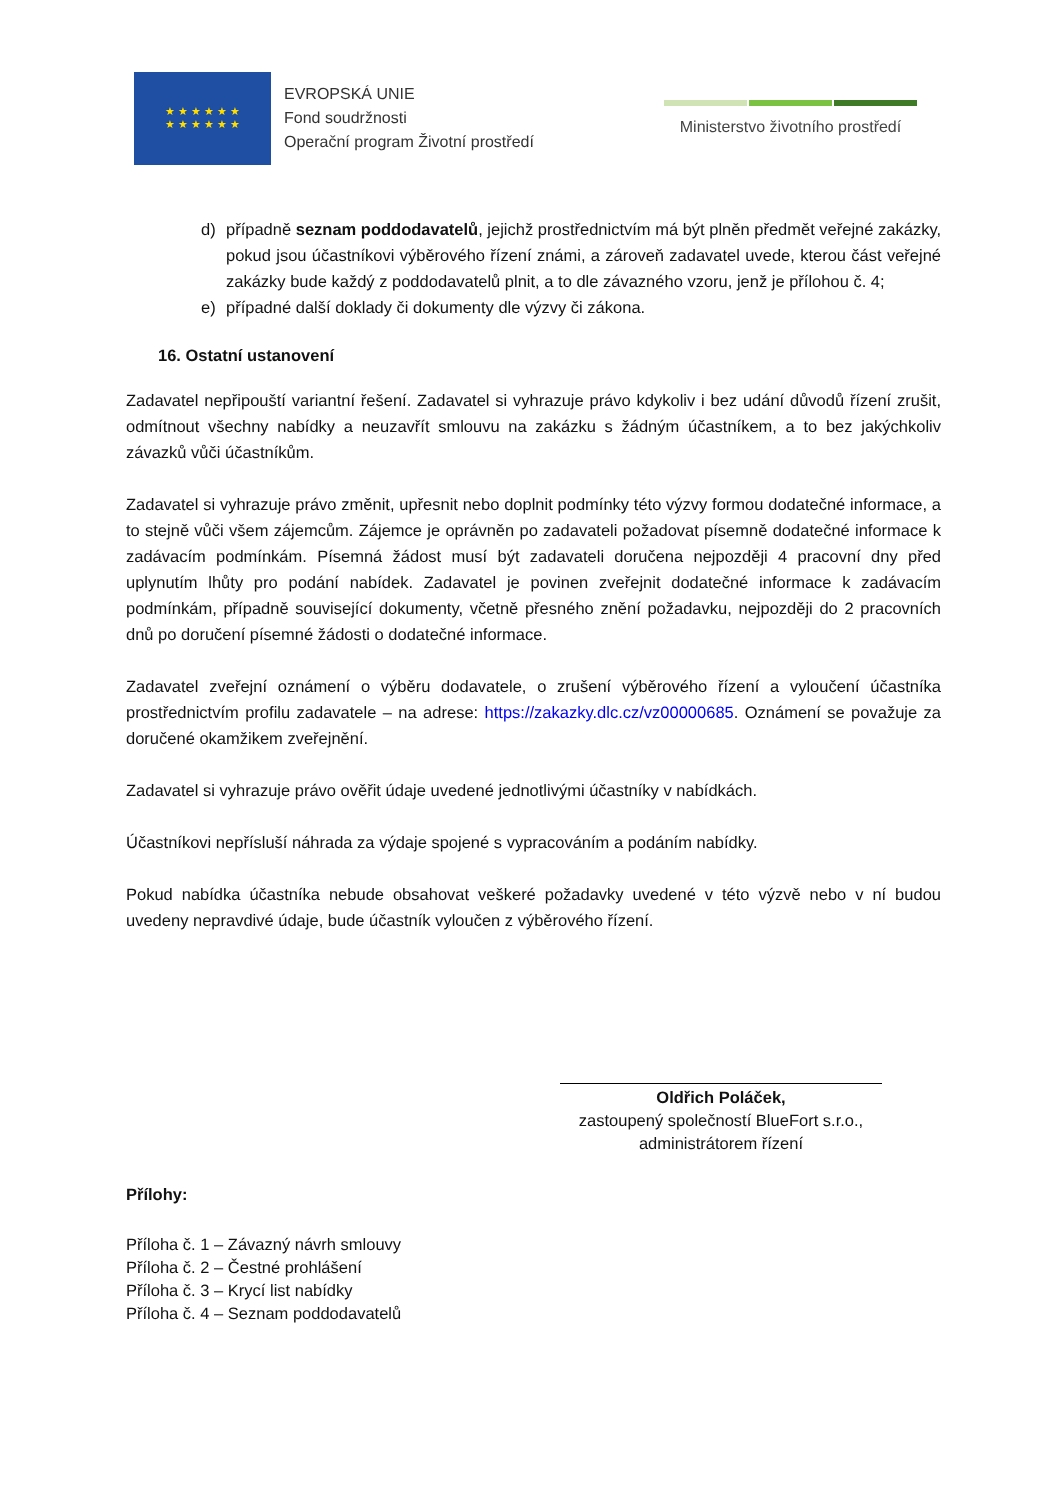★ ★ ★ ★ ★ ★
★ ★ ★ ★ ★ ★
EVROPSKÁ UNIE
Fond soudržnosti
Operační program Životní prostředí
Ministerstvo životního prostředí
d) případně seznam poddodavatelů, jejichž prostřednictvím má být plněn předmět veřejné zakázky, pokud jsou účastníkovi výběrového řízení známi, a zároveň zadavatel uvede, kterou část veřejné zakázky bude každý z poddodavatelů plnit, a to dle závazného vzoru, jenž je přílohou č. 4;
e) případné další doklady či dokumenty dle výzvy či zákona.
16. Ostatní ustanovení
Zadavatel nepřipouští variantní řešení. Zadavatel si vyhrazuje právo kdykoliv i bez udání důvodů řízení zrušit, odmítnout všechny nabídky a neuzavřít smlouvu na zakázku s žádným účastníkem, a to bez jakýchkoliv závazků vůči účastníkům.
Zadavatel si vyhrazuje právo změnit, upřesnit nebo doplnit podmínky této výzvy formou dodatečné informace, a to stejně vůči všem zájemcům. Zájemce je oprávněn po zadavateli požadovat písemně dodatečné informace k zadávacím podmínkám. Písemná žádost musí být zadavateli doručena nejpozději 4 pracovní dny před uplynutím lhůty pro podání nabídek. Zadavatel je povinen zveřejnit dodatečné informace k zadávacím podmínkám, případně související dokumenty, včetně přesného znění požadavku, nejpozději do 2 pracovních dnů po doručení písemné žádosti o dodatečné informace.
Zadavatel zveřejní oznámení o výběru dodavatele, o zrušení výběrového řízení a vyloučení účastníka prostřednictvím profilu zadavatele – na adrese: https://zakazky.dlc.cz/vz00000685. Oznámení se považuje za doručené okamžikem zveřejnění.
Zadavatel si vyhrazuje právo ověřit údaje uvedené jednotlivými účastníky v nabídkách.
Účastníkovi nepřísluší náhrada za výdaje spojené s vypracováním a podáním nabídky.
Pokud nabídka účastníka nebude obsahovat veškeré požadavky uvedené v této výzvě nebo v ní budou uvedeny nepravdivé údaje, bude účastník vyloučen z výběrového řízení.
Oldřich Poláček,
zastoupený společností BlueFort s.r.o.,
administrátorem řízení
Přílohy:
Příloha č. 1 – Závazný návrh smlouvy
Příloha č. 2 – Čestné prohlášení
Příloha č. 3 – Krycí list nabídky
Příloha č. 4 – Seznam poddodavatelů